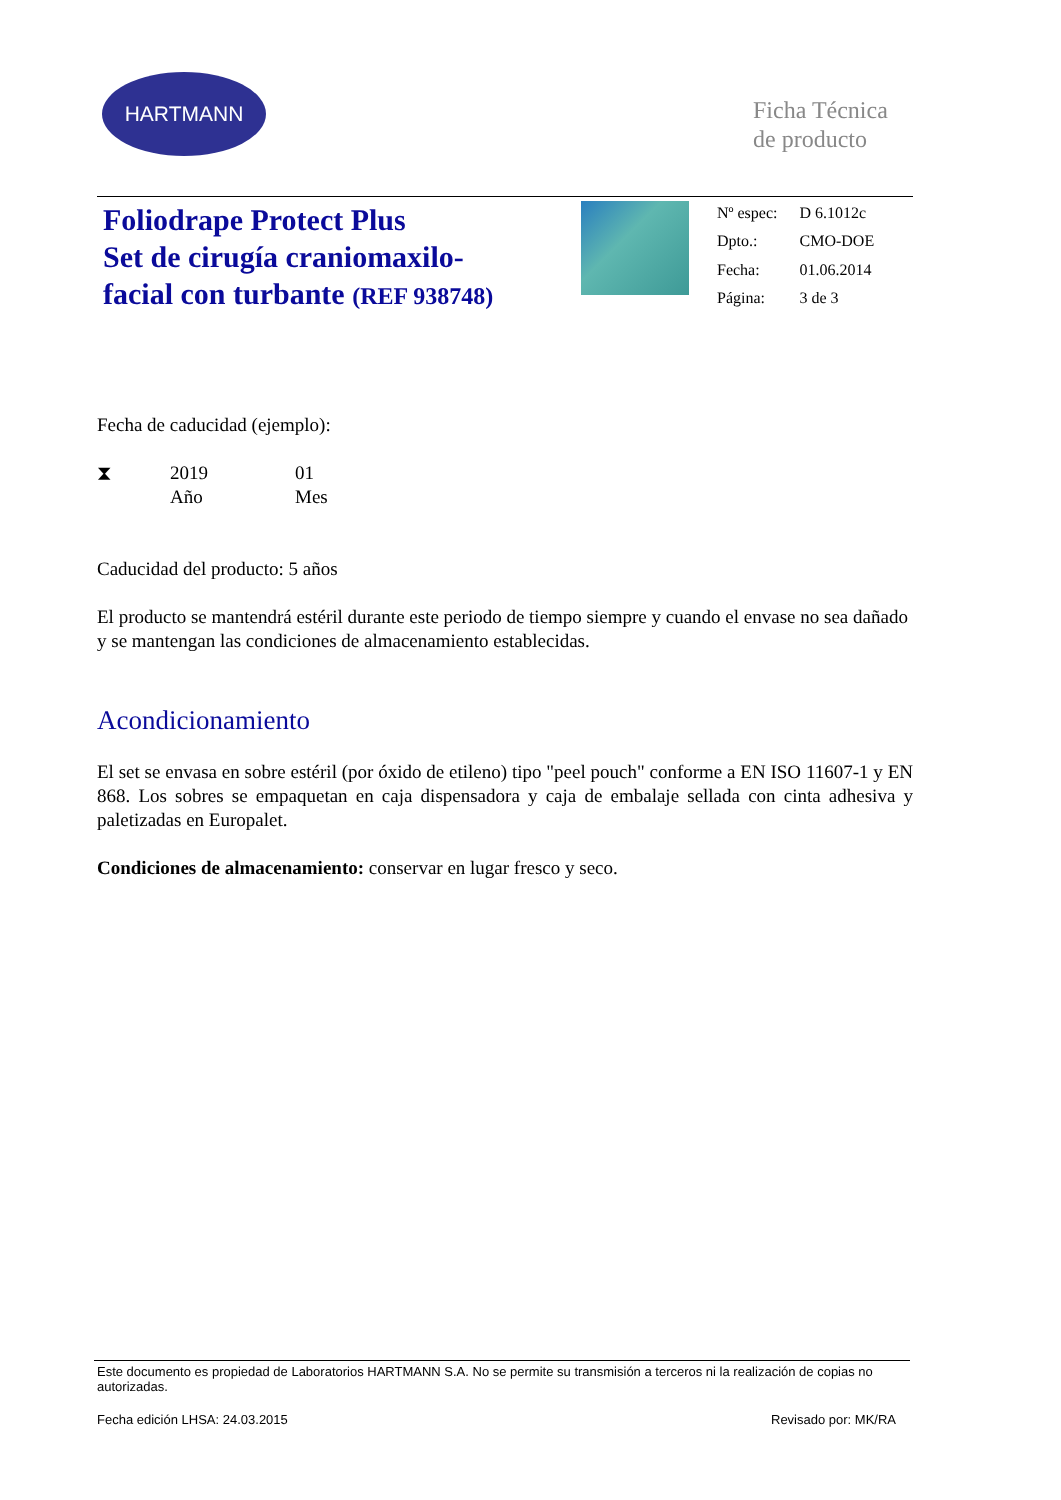HARTMANN
Ficha Técnica
de producto
Foliodrape Protect Plus
Set de cirugía craniomaxilo-
facial con turbante (REF 938748)
| Nº espec: | D 6.1012c |
| Dpto.: | CMO-DOE |
| Fecha: | 01.06.2014 |
| Página: | 3 de 3 |
Fecha de caducidad (ejemplo):
⧗ 2019
Año
01
Mes
Caducidad del producto: 5 años
El producto se mantendrá estéril durante este periodo de tiempo siempre y cuando el envase no sea dañado y se mantengan las condiciones de almacenamiento establecidas.
Acondicionamiento
El set se envasa en sobre estéril (por óxido de etileno) tipo "peel pouch" conforme a EN ISO 11607-1 y EN 868. Los sobres se empaquetan en caja dispensadora y caja de embalaje sellada con cinta adhesiva y paletizadas en Europalet.
Condiciones de almacenamiento: conservar en lugar fresco y seco.
Este documento es propiedad de Laboratorios HARTMANN S.A. No se permite su transmisión a terceros ni la realización de copias no autorizadas.
Fecha edición LHSA: 24.03.2015 Revisado por: MK/RA